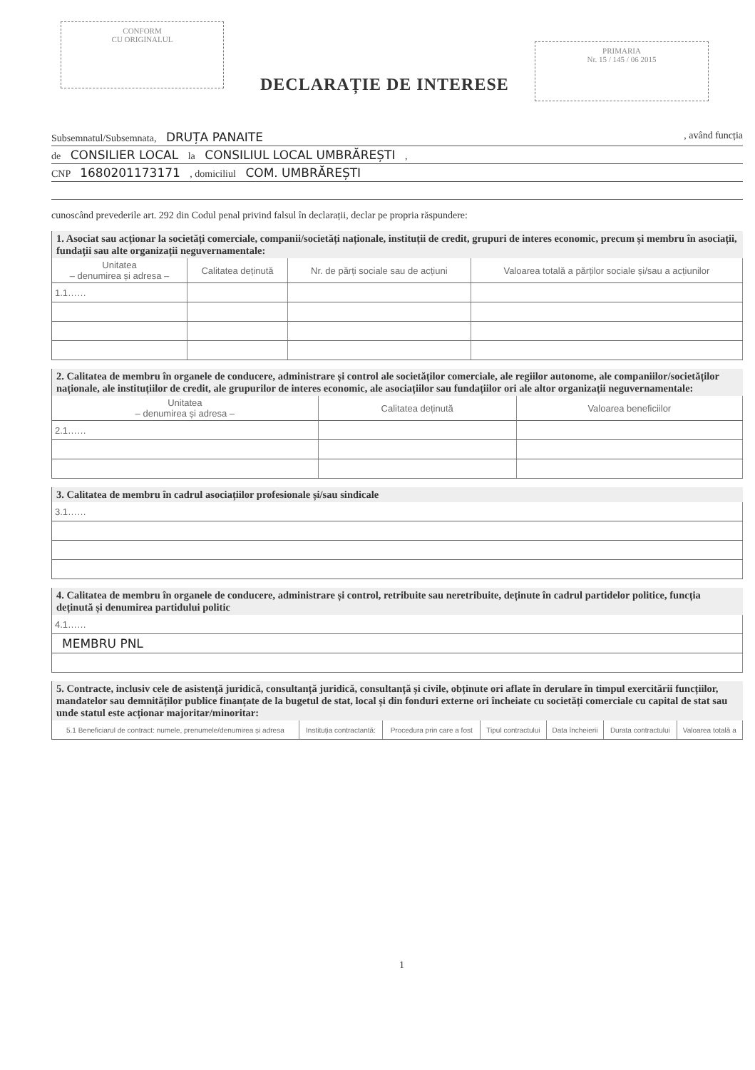CONFORM
CU ORIGINALUL
PRIMARIA
Nr. 15 / 145 / 06 2015
DECLARAȚIE DE INTERESE
Subsemnatul/Subsemnata, DRUȚA PANAITE , având funcția
de CONSILIER LOCAL la CONSILIUL LOCAL UMBRĂREȘTI ,
CNP 1680201173171 , domiciliul COM. UMBRĂREȘTI
cunoscând prevederile art. 292 din Codul penal privind falsul în declarații, declar pe propria răspundere:
1. Asociat sau acționar la societăți comerciale, companii/societăți naționale, instituții de credit, grupuri de interes economic, precum și membru în asociații, fundații sau alte organizații neguvernamentale:
| Unitatea – denumirea și adresa – | Calitatea deținută | Nr. de părți sociale sau de acțiuni | Valoarea totală a părților sociale și/sau a acțiunilor |
| --- | --- | --- | --- |
| 1.1…… | | | |
2. Calitatea de membru în organele de conducere, administrare și control ale societăților comerciale, ale regiilor autonome, ale companiilor/societăților naționale, ale instituțiilor de credit, ale grupurilor de interes economic, ale asociațiilor sau fundațiilor ori ale altor organizații neguvernamentale:
| Unitatea – denumirea și adresa – | Calitatea deținută | Valoarea beneficiilor |
| --- | --- | --- |
| 2.1…… | | |
3. Calitatea de membru în cadrul asociațiilor profesionale și/sau sindicale
| 3.1…… |
4. Calitatea de membru în organele de conducere, administrare și control, retribuite sau neretribuite, deținute în cadrul partidelor politice, funcția deținută și denumirea partidului politic
| 4.1…… |
| MEMBRU PNL |
5. Contracte, inclusiv cele de asistență juridică, consultanță juridică, consultanță și civile, obținute ori aflate în derulare în timpul exercitării funcțiilor, mandatelor sau demnităților publice finanțate de la bugetul de stat, local și din fonduri externe ori încheiate cu societăți comerciale cu capital de stat sau unde statul este acționar majoritar/minoritar:
| 5.1 Beneficiarul de contract: numele, prenumele/denumirea și adresa | Instituția contractantă: | Procedura prin care a fost | Tipul contractului | Data încheierii | Durata contractului | Valoarea totală a |
| --- | --- | --- | --- | --- | --- | --- |
1